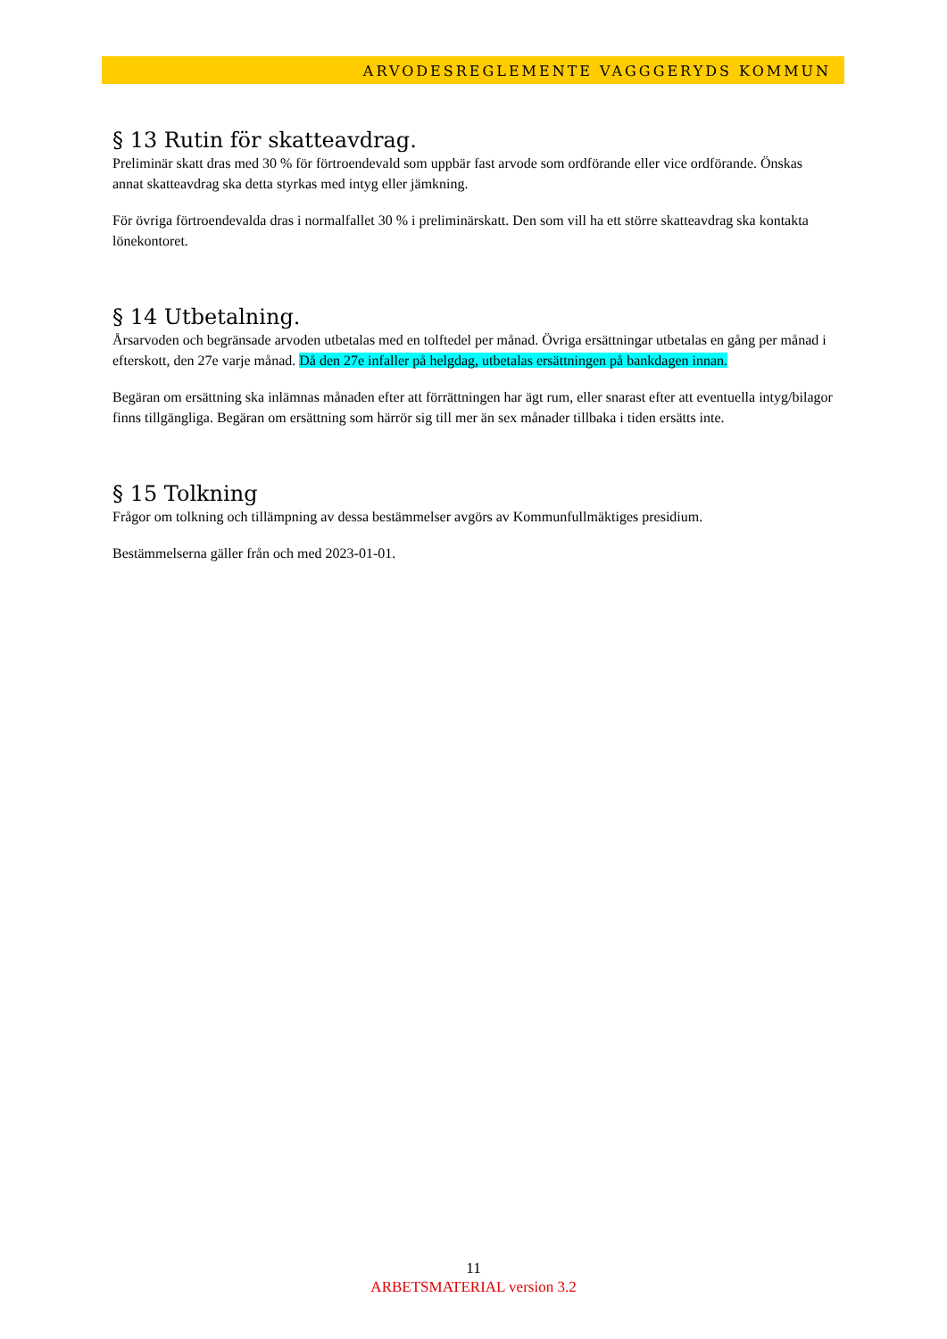ARVODESREGLEMENTE VAGGGERYDS KOMMUN
§ 13 Rutin för skatteavdrag.
Preliminär skatt dras med 30 % för förtroendevald som uppbär fast arvode som ordförande eller vice ordförande. Önskas annat skatteavdrag ska detta styrkas med intyg eller jämkning.
För övriga förtroendevalda dras i normalfallet 30 % i preliminärskatt. Den som vill ha ett större skatteavdrag ska kontakta lönekontoret.
§ 14 Utbetalning.
Årsarvoden och begränsade arvoden utbetalas med en tolftedel per månad. Övriga ersättningar utbetalas en gång per månad i efterskott, den 27e varje månad. Då den 27e infaller på helgdag, utbetalas ersättningen på bankdagen innan.
Begäran om ersättning ska inlämnas månaden efter att förrättningen har ägt rum, eller snarast efter att eventuella intyg/bilagor finns tillgängliga. Begäran om ersättning som härrör sig till mer än sex månader tillbaka i tiden ersätts inte.
§ 15 Tolkning
Frågor om tolkning och tillämpning av dessa bestämmelser avgörs av Kommunfullmäktiges presidium.
Bestämmelserna gäller från och med 2023-01-01.
11
ARBETSMATERIAL version 3.2